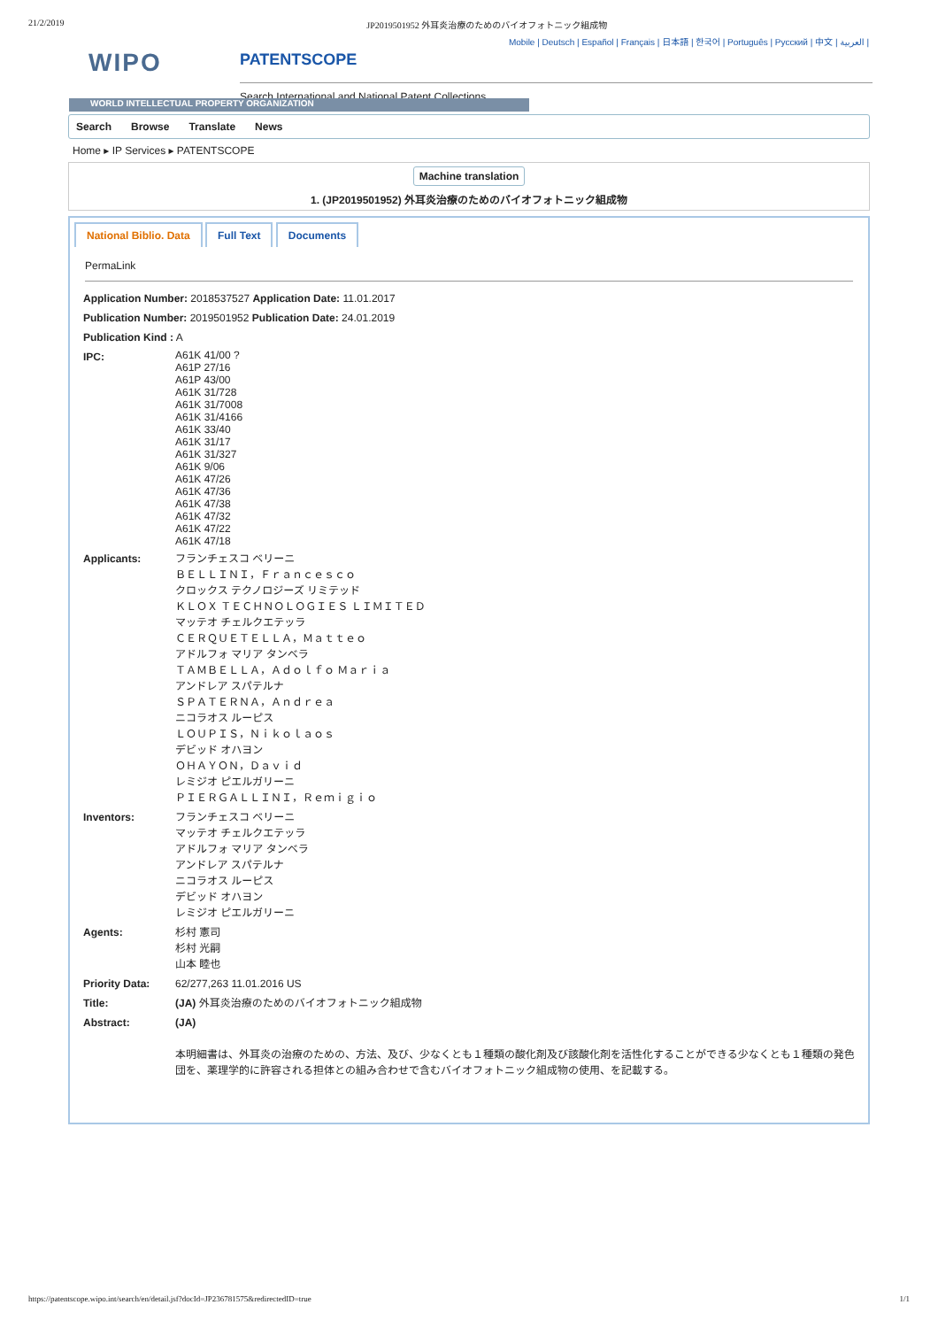21/2/2019 JP2019501952 外耳炎治療のためのバイオフォトニック組成物
WIPO
Mobile | Deutsch | Español | Français | 日本語 | 한국어 | Português | Русский | 中文 | العربية |
PATENTSCOPE
Search International and National Patent Collections
WORLD INTELLECTUAL PROPERTY ORGANIZATION
Search Browse Translate News
Home ▸ IP Services ▸ PATENTSCOPE
Machine translation
1. (JP2019501952) 外耳炎治療のためのバイオフォトニック組成物
National Biblio. Data Full Text Documents
PermaLink
| Application Number: 2018537527 Application Date: 11.01.2017 | |
| Publication Number: 2019501952 Publication Date: 24.01.2019 | |
| Publication Kind : A | |
| IPC: | A61K 41/00 ? A61P 27/16 A61P 43/00 A61K 31/728 A61K 31/7008 A61K 31/4166 A61K 33/40 A61K 31/17 A61K 31/327 A61K 9/06 A61K 47/26 A61K 47/36 A61K 47/38 A61K 47/32 A61K 47/22 A61K 47/18 |
| Applicants: | フランチェスコ ベリーニ ＢＥＬＬＩＮＩ，Ｆｒａｎｃｅｓｃｏ クロックス テクノロジーズ リミテッド ＫＬＯＸ ＴＥＣＨＮＯＬＯＧＩＥＳ ＬＩＭＩＴＥＤ マッテオ チェルクエテッラ ＣＥＲＱＵＥＴＥＬＬＡ，Ｍａｔｔｅｏ アドルフォ マリア タンベラ ＴＡＭＢＥＬＬＡ，Ａｄｏｌｆｏ Ｍａｒｉａ アンドレア スパテルナ ＳＰＡＴＥＲＮＡ，Ａｎｄｒｅａ ニコラオス ルーピス ＬＯＵＰＩＳ，Ｎｉｋｏｌａｏｓ デビッド オハヨン ＯＨＡＹＯＮ，Ｄａｖｉｄ レミジオ ピエルガリーニ ＰＩＥＲＧＡＬＬＩＮＩ，Ｒｅｍｉｇｉｏ |
| Inventors: | フランチェスコ ベリーニ マッテオ チェルクエテッラ アドルフォ マリア タンベラ アンドレア スパテルナ ニコラオス ルーピス デビッド オハヨン レミジオ ピエルガリーニ |
| Agents: | 杉村 憲司 杉村 光嗣 山本 睦也 |
| Priority Data: | 62/277,263 11.01.2016 US |
| Title: | (JA) 外耳炎治療のためのバイオフォトニック組成物 |
| Abstract: | (JA) 本明細書は、外耳炎の治療のための、方法、及び、少なくとも１種類の酸化剤及び該酸化剤を活性化することができる少なくとも１種類の発色団を、薬理学的に許容される担体との組み合わせで含むバイオフォトニック組成物の使用、を記載する。 |
https://patentscope.wipo.int/search/en/detail.jsf?docId=JP236781575&redirectedID=true 1/1